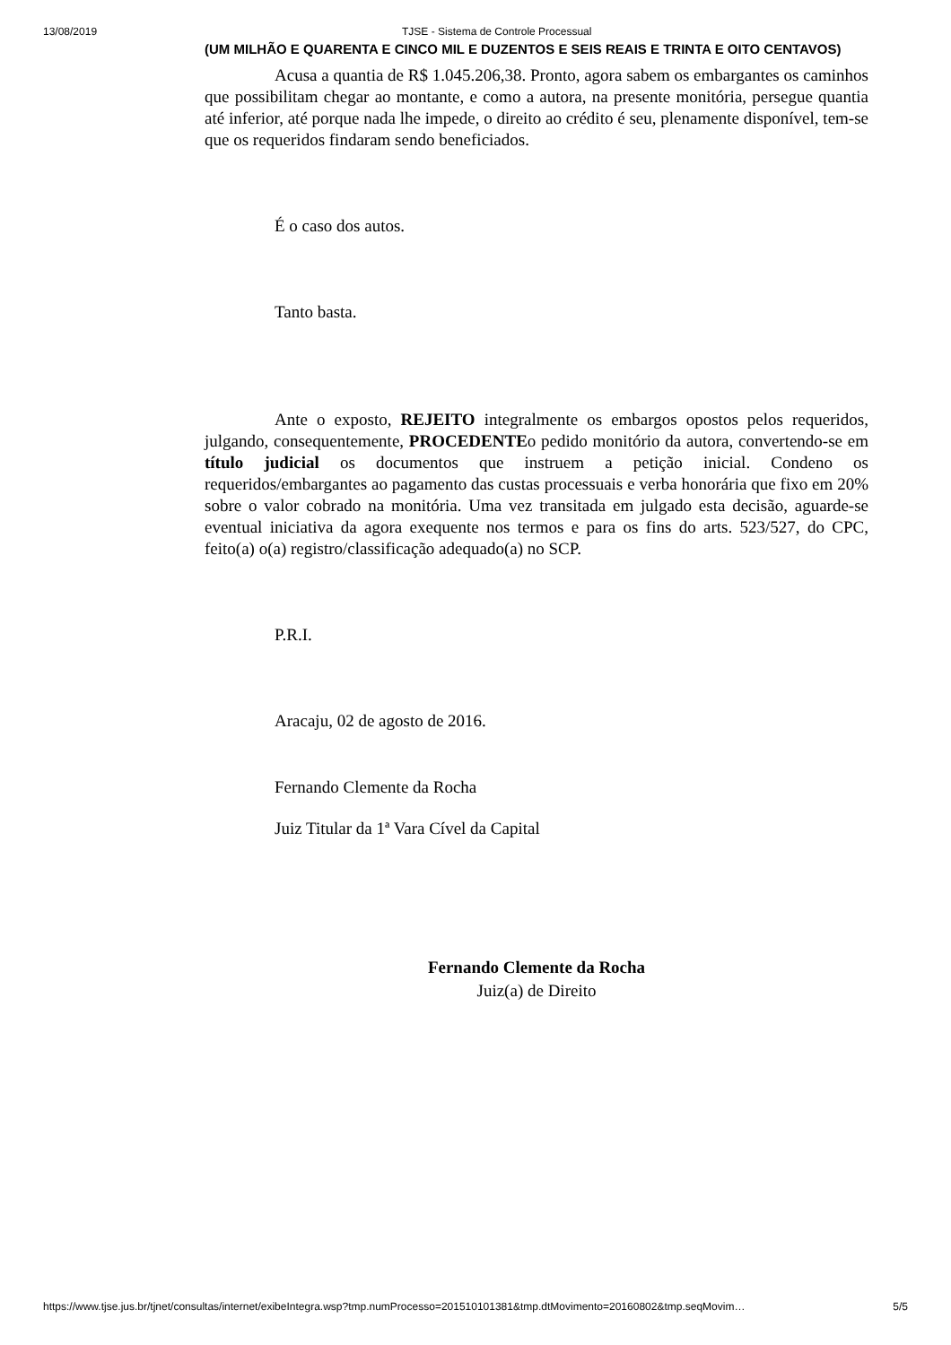13/08/2019 TJSE - Sistema de Controle Processual
(UM MILHÃO E QUARENTA E CINCO MIL E DUZENTOS E SEIS REAIS E TRINTA E OITO CENTAVOS)
Acusa a quantia de R$ 1.045.206,38. Pronto, agora sabem os embargantes os caminhos que possibilitam chegar ao montante, e como a autora, na presente monitória, persegue quantia até inferior, até porque nada lhe impede, o direito ao crédito é seu, plenamente disponível, tem-se que os requeridos findaram sendo beneficiados.
É o caso dos autos.
Tanto basta.
Ante o exposto, REJEITO integralmente os embargos opostos pelos requeridos, julgando, consequentemente, PROCEDENTEo pedido monitório da autora, convertendo-se em título judicial os documentos que instruem a petição inicial. Condeno os requeridos/embargantes ao pagamento das custas processuais e verba honorária que fixo em 20% sobre o valor cobrado na monitória. Uma vez transitada em julgado esta decisão, aguarde-se eventual iniciativa da agora exequente nos termos e para os fins do arts. 523/527, do CPC, feito(a) o(a) registro/classificação adequado(a) no SCP.
P.R.I.
Aracaju, 02 de agosto de 2016.
Fernando Clemente da Rocha
Juiz Titular da 1ª Vara Cível da Capital
Fernando Clemente da Rocha
Juiz(a) de Direito
https://www.tjse.jus.br/tjnet/consultas/internet/exibeIntegra.wsp?tmp.numProcesso=201510101381&tmp.dtMovimento=20160802&tmp.seqMovim… 5/5